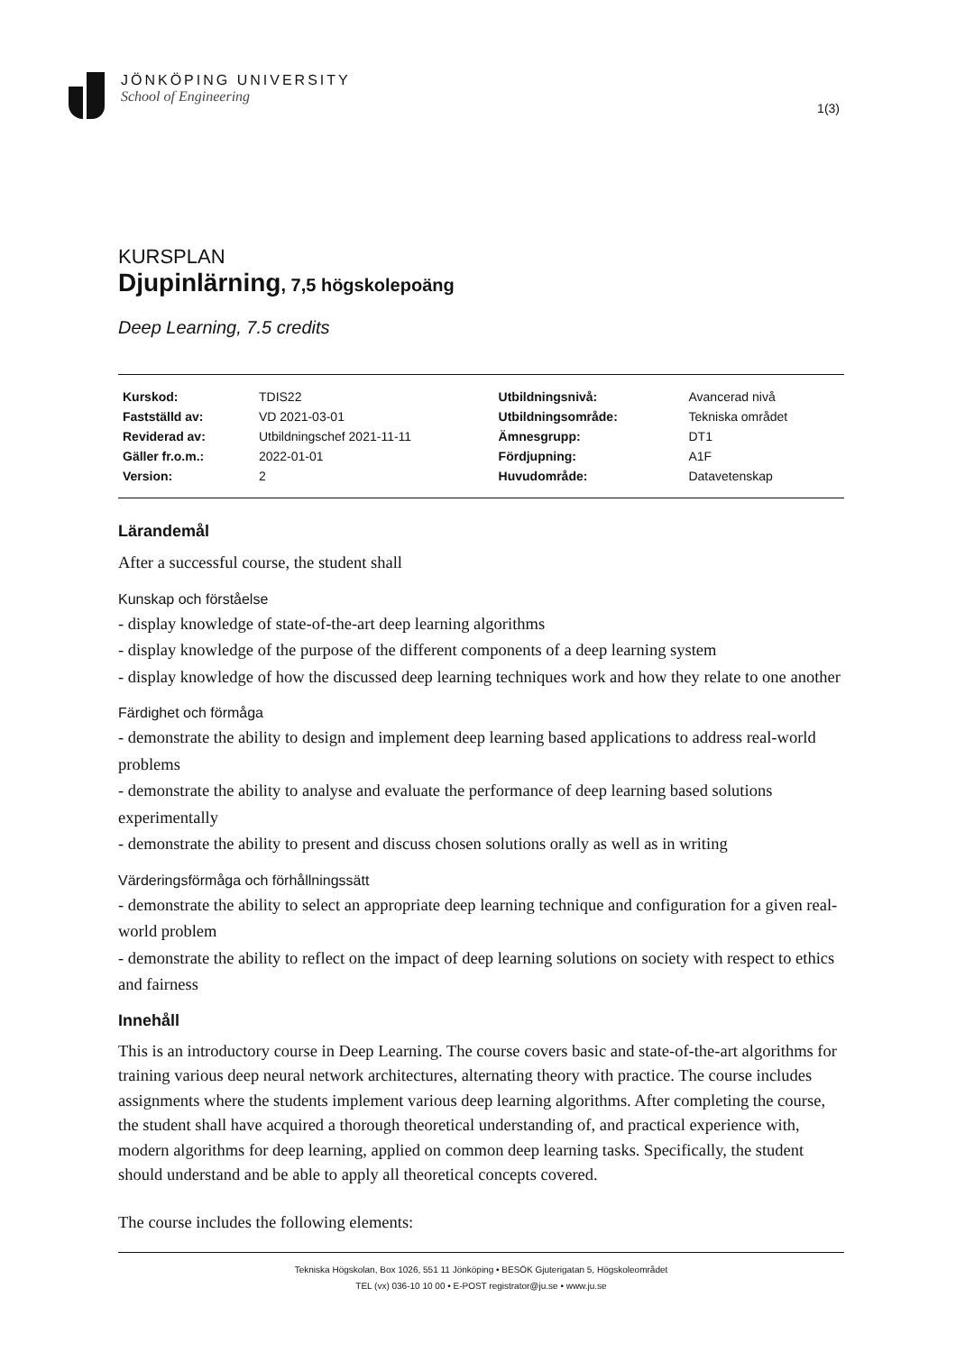JÖNKÖPING UNIVERSITY
School of Engineering
1(3)
KURSPLAN
Djupinlärning, 7,5 högskolepoäng
Deep Learning, 7.5 credits
| Kurskod: | TDIS22 | Utbildningsnivå: | Avancerad nivå |
| Fastställd av: | VD 2021-03-01 | Utbildningsområde: | Tekniska området |
| Reviderad av: | Utbildningschef 2021-11-11 | Ämnesgrupp: | DT1 |
| Gäller fr.o.m.: | 2022-01-01 | Fördjupning: | A1F |
| Version: | 2 | Huvudområde: | Datavetenskap |
Lärandemål
After a successful course, the student shall
Kunskap och förståelse
- display knowledge of state-of-the-art deep learning algorithms
- display knowledge of the purpose of the different components of a deep learning system
- display knowledge of how the discussed deep learning techniques work and how they relate to one another
Färdighet och förmåga
- demonstrate the ability to design and implement deep learning based applications to address real-world problems
- demonstrate the ability to analyse and evaluate the performance of deep learning based solutions experimentally
- demonstrate the ability to present and discuss chosen solutions orally as well as in writing
Värderingsförmåga och förhållningssätt
- demonstrate the ability to select an appropriate deep learning technique and configuration for a given real-world problem
- demonstrate the ability to reflect on the impact of deep learning solutions on society with respect to ethics and fairness
Innehåll
This is an introductory course in Deep Learning. The course covers basic and state-of-the-art algorithms for training various deep neural network architectures, alternating theory with practice. The course includes assignments where the students implement various deep learning algorithms. After completing the course, the student shall have acquired a thorough theoretical understanding of, and practical experience with, modern algorithms for deep learning, applied on common deep learning tasks. Specifically, the student should understand and be able to apply all theoretical concepts covered.
The course includes the following elements:
Tekniska Högskolan, Box 1026, 551 11 Jönköping • BESÖK Gjuterigatan 5, Högskoleområdet
TEL (vx) 036-10 10 00 • E-POST registrator@ju.se • www.ju.se